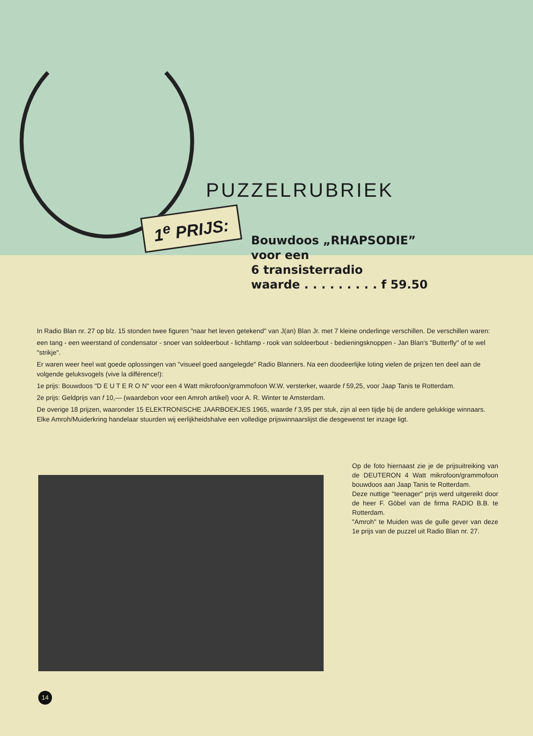1<sup>e</sup> PRIJS:
PUZZELRUBRIEK
Bouwdoos „RHAPSODIE”
voor een
6 transisterradio
waarde . . . . . . . . . f 59.50
In Radio Blan nr. 27 op blz. 15 stonden twee figuren "naar het leven getekend" van J(an) Blan Jr. met 7 kleine onderlinge verschillen. De verschillen waren:
een tang - een weerstand of condensator - snoer van soldeerbout - lichtlamp - rook van soldeerbout - bedieningsknoppen - Jan Blan's "Butterfly" of te wel "strikje".
Er waren weer heel wat goede oplossingen van "visueel goed aangelegde" Radio Blanners. Na een doodeerlijke loting vielen de prijzen ten deel aan de volgende geluksvogels (vive la différence!):
1e prijs: Bouwdoos "D E U T E R O N" voor een 4 Watt mikrofoon/grammofoon W.W. versterker, waarde f 59,25, voor Jaap Tanis te Rotterdam.
2e prijs: Geldprijs van f 10,— (waardebon voor een Amroh artikel) voor A. R. Winter te Amsterdam.
De overige 18 prijzen, waaronder 15 ELEKTRONISCHE JAARBOEKJES 1965, waarde f 3,95 per stuk, zijn al een tijdje bij de andere gelukkige winnaars. Elke Amroh/Muiderkring handelaar stuurden wij eerlijkheidshalve een volledige prijswinnaarslijst die desgewenst ter inzage ligt.
Op de foto hiernaast zie je de prijsuitreiking van de DEUTERON 4 Watt mikrofoon/grammofoon bouwdoos aan Jaap Tanis te Rotterdam.
Deze nuttige "teenager" prijs werd uitgereikt door de heer F. Göbel van de firma RADIO B.B. te Rotterdam.
"Amroh" te Muiden was de gulle gever van deze 1e prijs van de puzzel uit Radio Blan nr. 27.
14